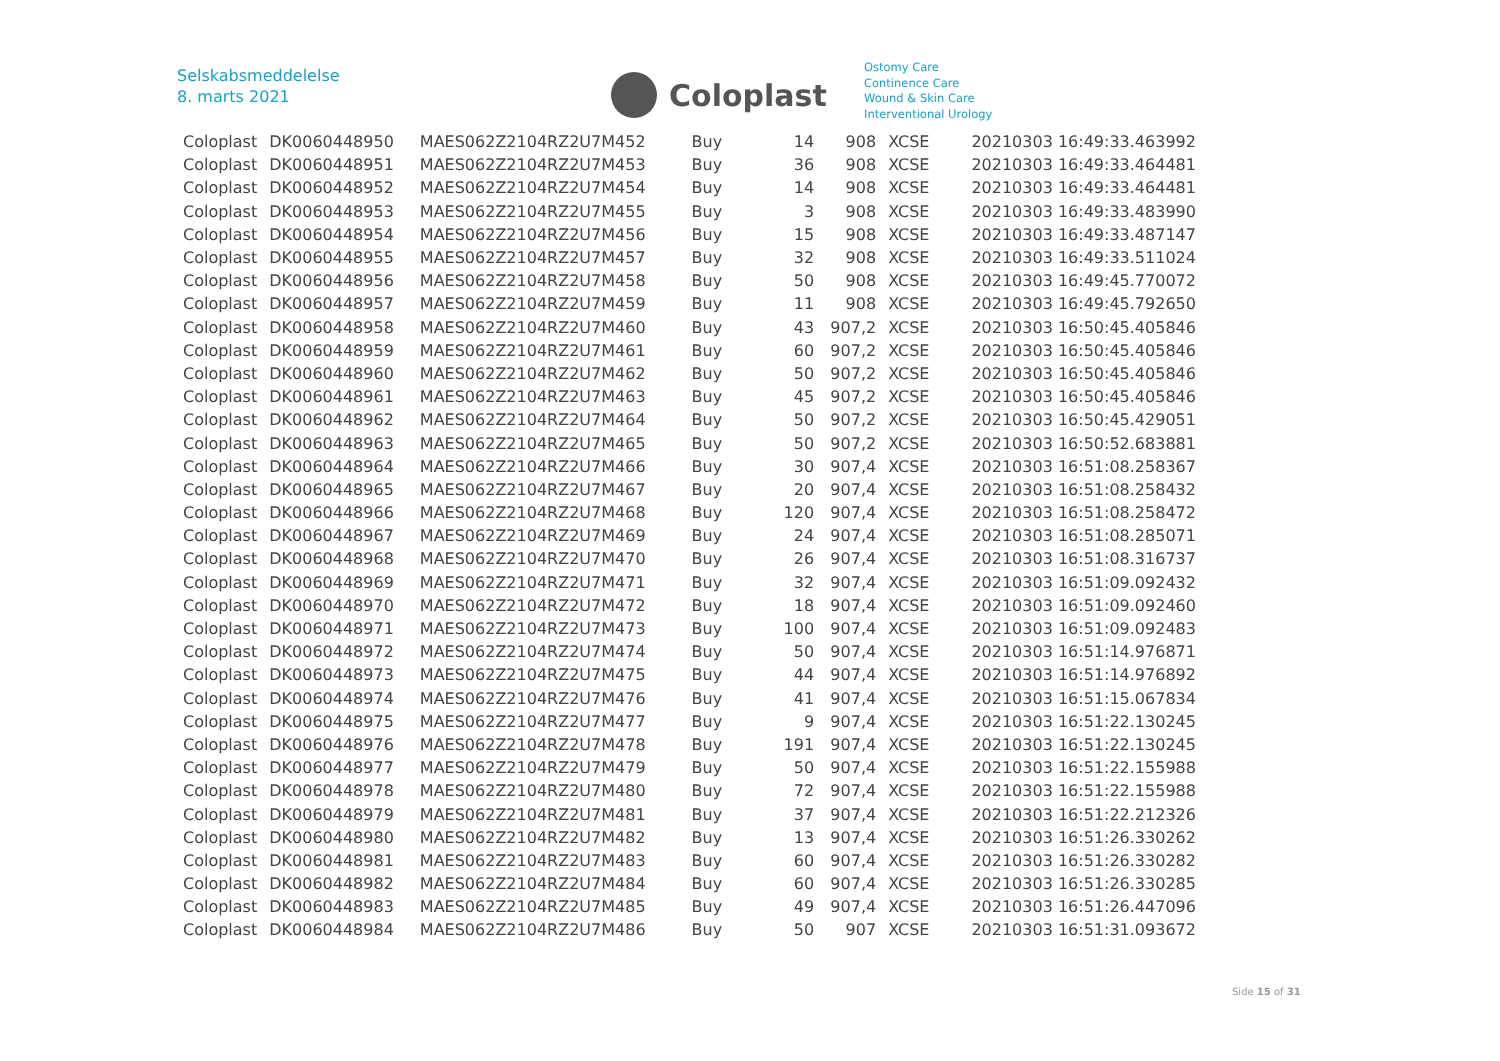Selskabsmeddelelse
8. marts 2021
Coloplast
Ostomy Care
Continence Care
Wound & Skin Care
Interventional Urology
| Coloplast | DK0060448950 | MAES062Z2104RZ2U7M452 | Buy | 14 | 908 | XCSE | 20210303 16:49:33.463992 |
| Coloplast | DK0060448951 | MAES062Z2104RZ2U7M453 | Buy | 36 | 908 | XCSE | 20210303 16:49:33.464481 |
| Coloplast | DK0060448952 | MAES062Z2104RZ2U7M454 | Buy | 14 | 908 | XCSE | 20210303 16:49:33.464481 |
| Coloplast | DK0060448953 | MAES062Z2104RZ2U7M455 | Buy | 3 | 908 | XCSE | 20210303 16:49:33.483990 |
| Coloplast | DK0060448954 | MAES062Z2104RZ2U7M456 | Buy | 15 | 908 | XCSE | 20210303 16:49:33.487147 |
| Coloplast | DK0060448955 | MAES062Z2104RZ2U7M457 | Buy | 32 | 908 | XCSE | 20210303 16:49:33.511024 |
| Coloplast | DK0060448956 | MAES062Z2104RZ2U7M458 | Buy | 50 | 908 | XCSE | 20210303 16:49:45.770072 |
| Coloplast | DK0060448957 | MAES062Z2104RZ2U7M459 | Buy | 11 | 908 | XCSE | 20210303 16:49:45.792650 |
| Coloplast | DK0060448958 | MAES062Z2104RZ2U7M460 | Buy | 43 | 907,2 | XCSE | 20210303 16:50:45.405846 |
| Coloplast | DK0060448959 | MAES062Z2104RZ2U7M461 | Buy | 60 | 907,2 | XCSE | 20210303 16:50:45.405846 |
| Coloplast | DK0060448960 | MAES062Z2104RZ2U7M462 | Buy | 50 | 907,2 | XCSE | 20210303 16:50:45.405846 |
| Coloplast | DK0060448961 | MAES062Z2104RZ2U7M463 | Buy | 45 | 907,2 | XCSE | 20210303 16:50:45.405846 |
| Coloplast | DK0060448962 | MAES062Z2104RZ2U7M464 | Buy | 50 | 907,2 | XCSE | 20210303 16:50:45.429051 |
| Coloplast | DK0060448963 | MAES062Z2104RZ2U7M465 | Buy | 50 | 907,2 | XCSE | 20210303 16:50:52.683881 |
| Coloplast | DK0060448964 | MAES062Z2104RZ2U7M466 | Buy | 30 | 907,4 | XCSE | 20210303 16:51:08.258367 |
| Coloplast | DK0060448965 | MAES062Z2104RZ2U7M467 | Buy | 20 | 907,4 | XCSE | 20210303 16:51:08.258432 |
| Coloplast | DK0060448966 | MAES062Z2104RZ2U7M468 | Buy | 120 | 907,4 | XCSE | 20210303 16:51:08.258472 |
| Coloplast | DK0060448967 | MAES062Z2104RZ2U7M469 | Buy | 24 | 907,4 | XCSE | 20210303 16:51:08.285071 |
| Coloplast | DK0060448968 | MAES062Z2104RZ2U7M470 | Buy | 26 | 907,4 | XCSE | 20210303 16:51:08.316737 |
| Coloplast | DK0060448969 | MAES062Z2104RZ2U7M471 | Buy | 32 | 907,4 | XCSE | 20210303 16:51:09.092432 |
| Coloplast | DK0060448970 | MAES062Z2104RZ2U7M472 | Buy | 18 | 907,4 | XCSE | 20210303 16:51:09.092460 |
| Coloplast | DK0060448971 | MAES062Z2104RZ2U7M473 | Buy | 100 | 907,4 | XCSE | 20210303 16:51:09.092483 |
| Coloplast | DK0060448972 | MAES062Z2104RZ2U7M474 | Buy | 50 | 907,4 | XCSE | 20210303 16:51:14.976871 |
| Coloplast | DK0060448973 | MAES062Z2104RZ2U7M475 | Buy | 44 | 907,4 | XCSE | 20210303 16:51:14.976892 |
| Coloplast | DK0060448974 | MAES062Z2104RZ2U7M476 | Buy | 41 | 907,4 | XCSE | 20210303 16:51:15.067834 |
| Coloplast | DK0060448975 | MAES062Z2104RZ2U7M477 | Buy | 9 | 907,4 | XCSE | 20210303 16:51:22.130245 |
| Coloplast | DK0060448976 | MAES062Z2104RZ2U7M478 | Buy | 191 | 907,4 | XCSE | 20210303 16:51:22.130245 |
| Coloplast | DK0060448977 | MAES062Z2104RZ2U7M479 | Buy | 50 | 907,4 | XCSE | 20210303 16:51:22.155988 |
| Coloplast | DK0060448978 | MAES062Z2104RZ2U7M480 | Buy | 72 | 907,4 | XCSE | 20210303 16:51:22.155988 |
| Coloplast | DK0060448979 | MAES062Z2104RZ2U7M481 | Buy | 37 | 907,4 | XCSE | 20210303 16:51:22.212326 |
| Coloplast | DK0060448980 | MAES062Z2104RZ2U7M482 | Buy | 13 | 907,4 | XCSE | 20210303 16:51:26.330262 |
| Coloplast | DK0060448981 | MAES062Z2104RZ2U7M483 | Buy | 60 | 907,4 | XCSE | 20210303 16:51:26.330282 |
| Coloplast | DK0060448982 | MAES062Z2104RZ2U7M484 | Buy | 60 | 907,4 | XCSE | 20210303 16:51:26.330285 |
| Coloplast | DK0060448983 | MAES062Z2104RZ2U7M485 | Buy | 49 | 907,4 | XCSE | 20210303 16:51:26.447096 |
| Coloplast | DK0060448984 | MAES062Z2104RZ2U7M486 | Buy | 50 | 907 | XCSE | 20210303 16:51:31.093672 |
Side 15 of 31